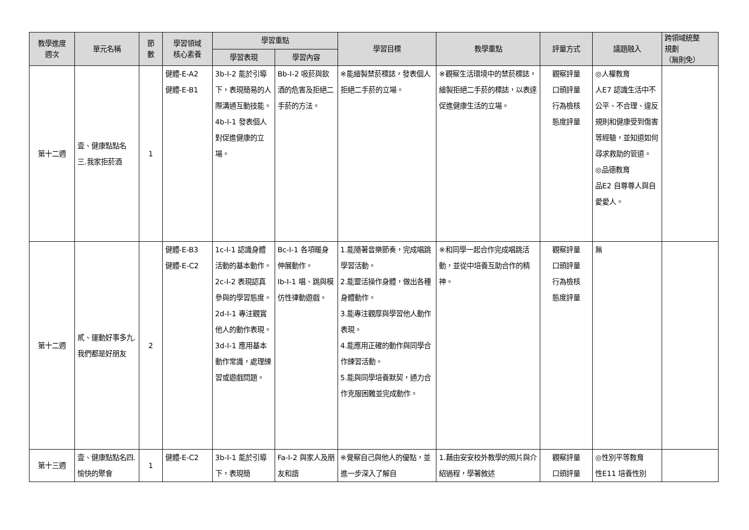| 教學進度 週次 | 單元名稱 | 節 數 | 學習領域 核心素養 | 學習重點 | | 學習目標 | 教學重點 | 評量方式 | 議題融入 | 跨領域統整 規劃 （無則免） |
| --- | --- | --- | --- | --- | --- | --- | --- | --- | --- | --- |
| | | | | 學習表現 | 學習內容 | | | | | |
| 第十二週 | 壹、健康點點名 三.我家拒菸酒 | 1 | 健體-E-A2 健體-E-B1 | 3b-I-2 能於引導下，表現簡易的人際溝通互動技能。 4b-I-1 發表個人對促進健康的立場。 | Bb-I-2 吸菸與飲酒的危害及拒絕二手菸的方法。 | ※能繪製禁菸標誌，發表個人拒絕二手菸的立場。 | ※觀察生活環境中的禁菸標誌，繪製拒絕二手菸的標誌，以表達促進健康生活的立場。 | 觀察評量 口頭評量 行為檢核 態度評量 | ◎人權教育 人E7 認識生活中不公平、不合理、違反規則和健康受到傷害等經驗，並知道如何尋求救助的管道。 ◎品德教育 品E2 自尊尊人與自愛愛人。 | |
| 第十二週 | 貳、運動好事多九.我們都是好朋友 | 2 | 健體-E-B3 健體-E-C2 | 1c-I-1 認識身體活動的基本動作。 2c-I-2 表現認真參與的學習態度。 2d-I-1 專注觀賞他人的動作表現。 3d-I-1 應用基本動作常識，處理練習或遊戲問題。 | Bc-I-1 各項暖身伸展動作。 Ib-I-1 唱、跳與模仿性律動遊戲。 | 1.能隨著音樂節奏，完成唱跳學習活動。 2.能靈活操作身體，做出各種身體動作。 3.能專注觀摩與學習他人動作表現。 4.能應用正確的動作與同學合作練習活動。 5.能與同學培養默契，通力合作克服困難並完成動作。 | ※和同學一起合作完成唱跳活動，並從中培養互助合作的精神。 | 觀察評量 口頭評量 行為檢核 態度評量 | 無 | |
| 第十三週 | 壹、健康點點名四.愉快的聚會 | 1 | 健體-E-C2 | 3b-I-1 能於引導下，表現簡 | Fa-I-2 與家人及朋友和諧 | ※覺察自己與他人的優點，並進一步深入了解自 | 1.藉由安安校外教學的照片與介紹過程，學著敘述 | 觀察評量 口頭評量 | ◎性別平等教育 性E11 培養性別 | |